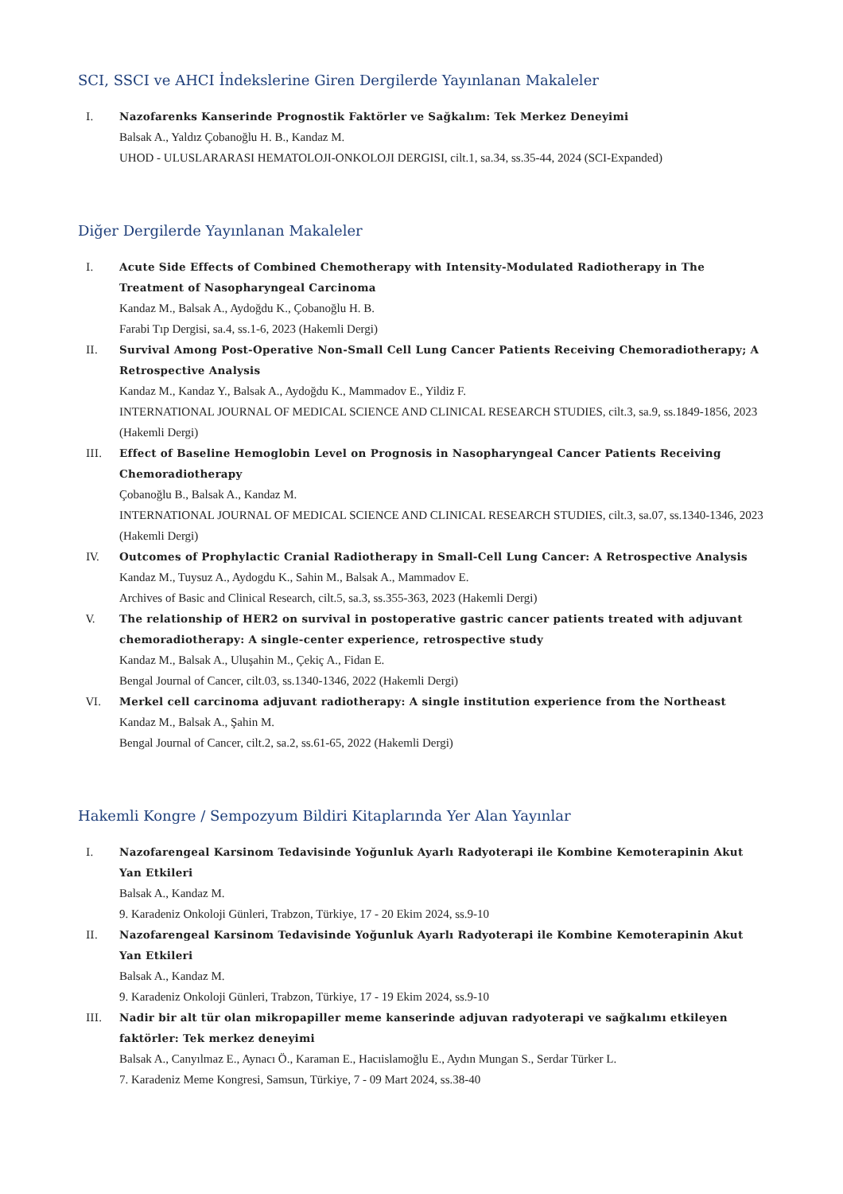SCI, SSCI ve AHCI İndekslerine Giren Dergilerde Yayınlanan Makaleler
I. Nazofarenks Kanserinde Prognostik Faktörler ve Sağkalım: Tek Merkez Deneyimi
Balsak A., Yaldız Çobanoğlu H. B., Kandaz M.
UHOD - ULUSLARARASI HEMATOLOJI-ONKOLOJI DERGISI, cilt.1, sa.34, ss.35-44, 2024 (SCI-Expanded)
Diğer Dergilerde Yayınlanan Makaleler
I. Acute Side Effects of Combined Chemotherapy with Intensity-Modulated Radiotherapy in The Treatment of Nasopharyngeal Carcinoma
Kandaz M., Balsak A., Aydoğdu K., Çobanoğlu H. B.
Farabi Tıp Dergisi, sa.4, ss.1-6, 2023 (Hakemli Dergi)
II. Survival Among Post-Operative Non-Small Cell Lung Cancer Patients Receiving Chemoradiotherapy; A Retrospective Analysis
Kandaz M., Kandaz Y., Balsak A., Aydoğdu K., Mammadov E., Yildiz F.
INTERNATIONAL JOURNAL OF MEDICAL SCIENCE AND CLINICAL RESEARCH STUDIES, cilt.3, sa.9, ss.1849-1856, 2023 (Hakemli Dergi)
III. Effect of Baseline Hemoglobin Level on Prognosis in Nasopharyngeal Cancer Patients Receiving Chemoradiotherapy
Çobanoğlu B., Balsak A., Kandaz M.
INTERNATIONAL JOURNAL OF MEDICAL SCIENCE AND CLINICAL RESEARCH STUDIES, cilt.3, sa.07, ss.1340-1346, 2023 (Hakemli Dergi)
IV. Outcomes of Prophylactic Cranial Radiotherapy in Small-Cell Lung Cancer: A Retrospective Analysis
Kandaz M., Tuysuz A., Aydogdu K., Sahin M., Balsak A., Mammadov E.
Archives of Basic and Clinical Research, cilt.5, sa.3, ss.355-363, 2023 (Hakemli Dergi)
V. The relationship of HER2 on survival in postoperative gastric cancer patients treated with adjuvant chemoradiotherapy: A single-center experience, retrospective study
Kandaz M., Balsak A., Uluşahin M., Çekiç A., Fidan E.
Bengal Journal of Cancer, cilt.03, ss.1340-1346, 2022 (Hakemli Dergi)
VI. Merkel cell carcinoma adjuvant radiotherapy: A single institution experience from the Northeast
Kandaz M., Balsak A., Şahin M.
Bengal Journal of Cancer, cilt.2, sa.2, ss.61-65, 2022 (Hakemli Dergi)
Hakemli Kongre / Sempozyum Bildiri Kitaplarında Yer Alan Yayınlar
I. Nazofarengeal Karsinom Tedavisinde Yoğunluk Ayarlı Radyoterapi ile Kombine Kemoterapinin Akut Yan Etkileri
Balsak A., Kandaz M.
9. Karadeniz Onkoloji Günleri, Trabzon, Türkiye, 17 - 20 Ekim 2024, ss.9-10
II. Nazofarengeal Karsinom Tedavisinde Yoğunluk Ayarlı Radyoterapi ile Kombine Kemoterapinin Akut Yan Etkileri
Balsak A., Kandaz M.
9. Karadeniz Onkoloji Günleri, Trabzon, Türkiye, 17 - 19 Ekim 2024, ss.9-10
III. Nadir bir alt tür olan mikropapiller meme kanserinde adjuvan radyoterapi ve sağkalımı etkileyen faktörler: Tek merkez deneyimi
Balsak A., Canyılmaz E., Aynacı Ö., Karaman E., Hacıislamoğlu E., Aydın Mungan S., Serdar Türker L.
7. Karadeniz Meme Kongresi, Samsun, Türkiye, 7 - 09 Mart 2024, ss.38-40